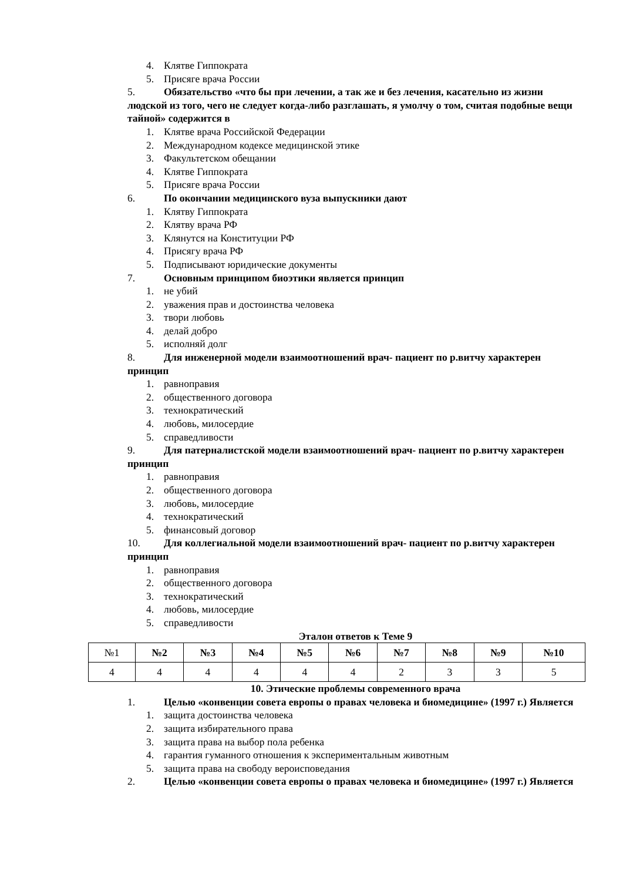4. Клятве Гиппократа
5. Присяге врача России
5. Обязательство «что бы при лечении, а так же и без лечения, касательно из жизни людской из того, чего не следует когда-либо разглашать, я умолчу о том, считая подобные вещи тайной» содержится в
1. Клятве врача Российской Федерации
2. Международном кодексе медицинской этике
3. Факультетском обещании
4. Клятве Гиппократа
5. Присяге врача России
6. По окончании медицинского вуза выпускники дают
1. Клятву Гиппократа
2. Клятву врача РФ
3. Клянутся на Конституции РФ
4. Присягу врача РФ
5. Подписывают юридические документы
7. Основным принципом биоэтики является принцип
1. не убий
2. уважения прав и достоинства человека
3. твори любовь
4. делай добро
5. исполняй долг
8. Для инженерной модели взаимоотношений врач- пациент по р.витчу характерен принцип
1. равноправия
2. общественного договора
3. технократический
4. любовь, милосердие
5. справедливости
9. Для патерналистской модели взаимоотношений врач- пациент по р.витчу характерен принцип
1. равноправия
2. общественного договора
3. любовь, милосердие
4. технократический
5. финансовый договор
10. Для коллегиальной модели взаимоотношений врач- пациент по р.витчу характерен принцип
1. равноправия
2. общественного договора
3. технократический
4. любовь, милосердие
5. справедливости
Эталон ответов к Теме 9
| №1 | №2 | №3 | №4 | №5 | №6 | №7 | №8 | №9 | №10 |
| 4 | 4 | 4 | 4 | 4 | 4 | 2 | 3 | 3 | 5 |
10. Этические проблемы современного врача
1. Целью «конвенции совета европы о правах человека и биомедицине» (1997 г.) Является
1. защита достоинства человека
2. защита избирательного права
3. защита права на выбор пола ребенка
4. гарантия гуманного отношения к экспериментальным животным
5. защита права на свободу вероисповедания
2. Целью «конвенции совета европы о правах человека и биомедицине» (1997 г.) Является